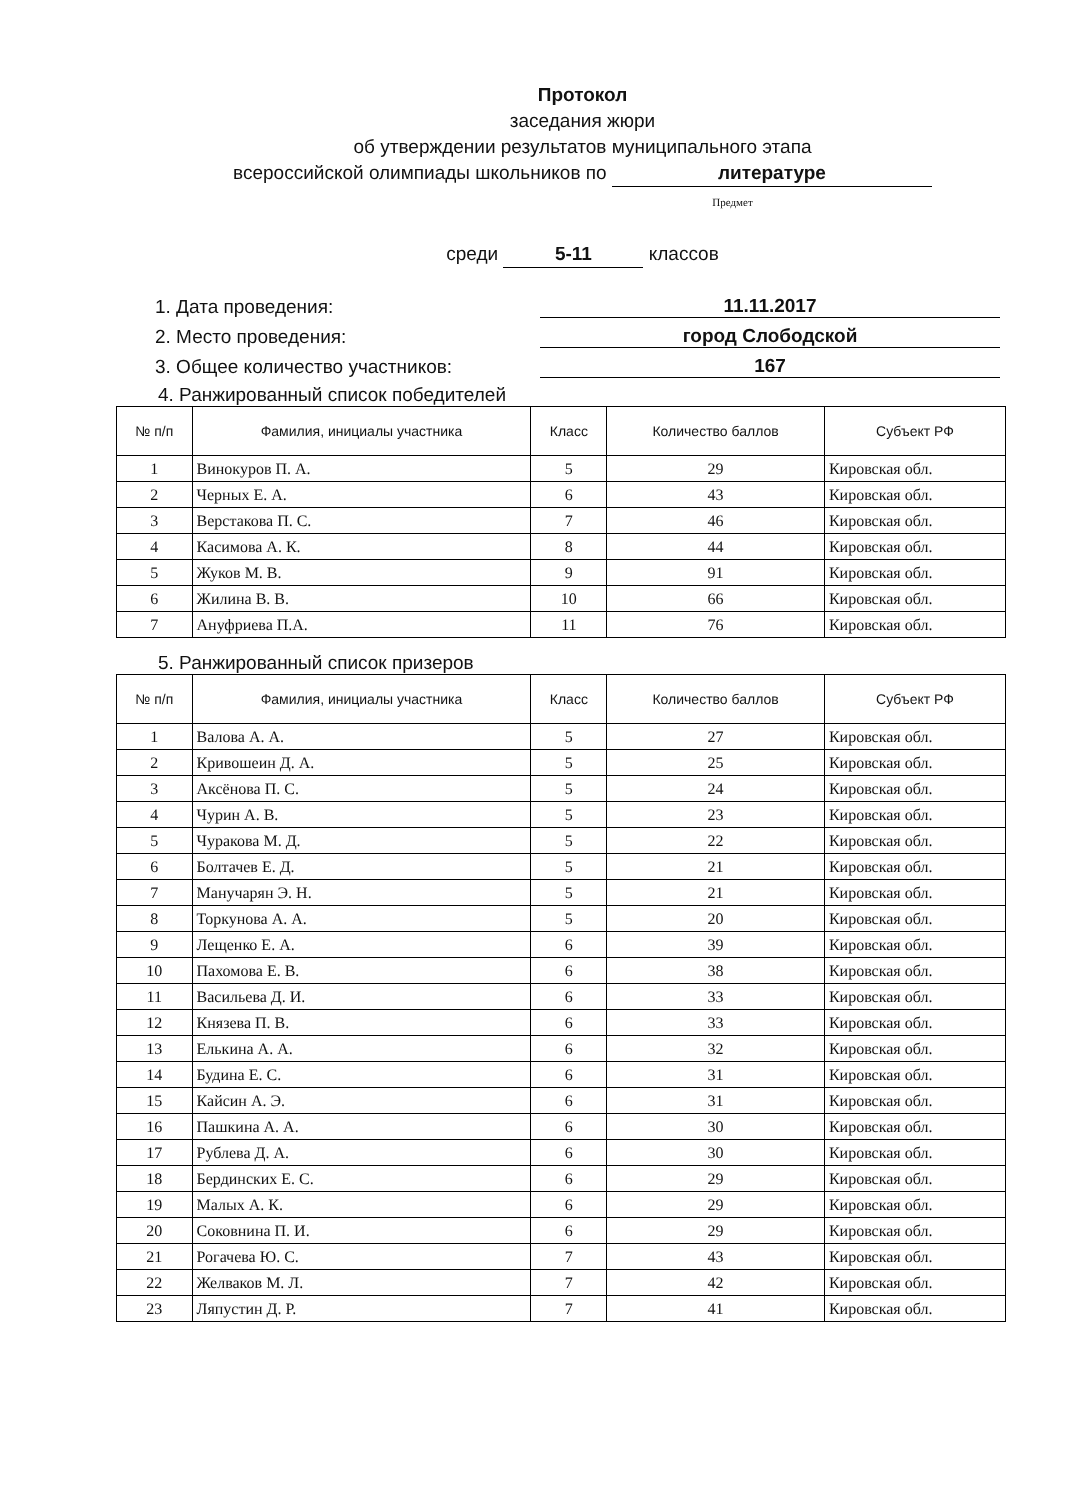Протокол
заседания жюри
об утверждении результатов муниципального этапа
всероссийской олимпиады школьников по литературе
Предмет
среди 5-11 классов
1. Дата проведения: 11.11.2017
2. Место проведения: город Слободской
3. Общее количество участников: 167
4. Ранжированный список победителей
| № п/п | Фамилия, инициалы участника | Класс | Количество баллов | Субъект РФ |
| --- | --- | --- | --- | --- |
| 1 | Винокуров П. А. | 5 | 29 | Кировская обл. |
| 2 | Черных Е. А. | 6 | 43 | Кировская обл. |
| 3 | Верстакова П. С. | 7 | 46 | Кировская обл. |
| 4 | Касимова А. К. | 8 | 44 | Кировская обл. |
| 5 | Жуков М. В. | 9 | 91 | Кировская обл. |
| 6 | Жилина В. В. | 10 | 66 | Кировская обл. |
| 7 | Ануфриева П.А. | 11 | 76 | Кировская обл. |
5. Ранжированный список призеров
| № п/п | Фамилия, инициалы участника | Класс | Количество баллов | Субъект РФ |
| --- | --- | --- | --- | --- |
| 1 | Валова А. А. | 5 | 27 | Кировская обл. |
| 2 | Кривошеин Д. А. | 5 | 25 | Кировская обл. |
| 3 | Аксёнова П. С. | 5 | 24 | Кировская обл. |
| 4 | Чурин А. В. | 5 | 23 | Кировская обл. |
| 5 | Чуракова М. Д. | 5 | 22 | Кировская обл. |
| 6 | Болтачев Е. Д. | 5 | 21 | Кировская обл. |
| 7 | Манучарян Э. Н. | 5 | 21 | Кировская обл. |
| 8 | Торкунова А. А. | 5 | 20 | Кировская обл. |
| 9 | Лещенко Е. А. | 6 | 39 | Кировская обл. |
| 10 | Пахомова Е. В. | 6 | 38 | Кировская обл. |
| 11 | Васильева Д. И. | 6 | 33 | Кировская обл. |
| 12 | Князева П. В. | 6 | 33 | Кировская обл. |
| 13 | Елькина А. А. | 6 | 32 | Кировская обл. |
| 14 | Будина Е. С. | 6 | 31 | Кировская обл. |
| 15 | Кайсин А. Э. | 6 | 31 | Кировская обл. |
| 16 | Пашкина А. А. | 6 | 30 | Кировская обл. |
| 17 | Рублева Д. А. | 6 | 30 | Кировская обл. |
| 18 | Бердинских Е. С. | 6 | 29 | Кировская обл. |
| 19 | Малых А. К. | 6 | 29 | Кировская обл. |
| 20 | Соковнина П. И. | 6 | 29 | Кировская обл. |
| 21 | Рогачева Ю. С. | 7 | 43 | Кировская обл. |
| 22 | Желваков М. Л. | 7 | 42 | Кировская обл. |
| 23 | Ляпустин Д. Р. | 7 | 41 | Кировская обл. |